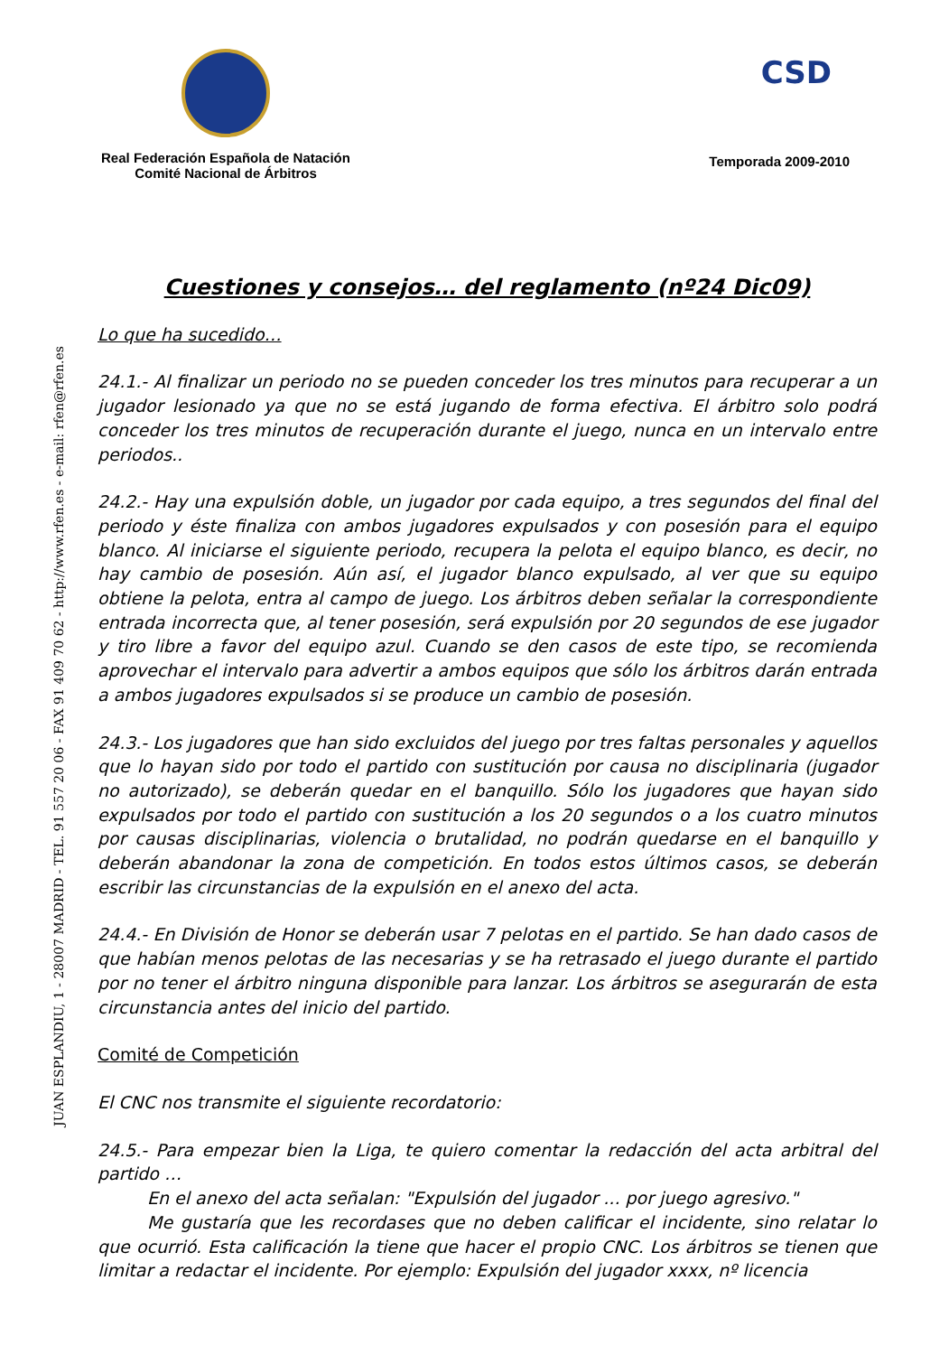Real Federación Española de Natación
Comité Nacional de Árbitros
Temporada 2009-2010
CSD
JUAN ESPLANDIU, 1 - 28007 MADRID - TEL. 91 557 20 06 - FAX 91 409 70 62 - http://www.rfen.es - e-mail: rfen@rfen.es
Cuestiones y consejos… del reglamento (nº24 Dic09)
Lo que ha sucedido…
24.1.- Al finalizar un periodo no se pueden conceder los tres minutos para recuperar a un jugador lesionado ya que no se está jugando de forma efectiva. El árbitro solo podrá conceder los tres minutos de recuperación durante el juego, nunca en un intervalo entre periodos..
24.2.- Hay una expulsión doble, un jugador por cada equipo, a tres segundos del final del periodo y éste finaliza con ambos jugadores expulsados y con posesión para el equipo blanco. Al iniciarse el siguiente periodo, recupera la pelota el equipo blanco, es decir, no hay cambio de posesión. Aún así, el jugador blanco expulsado, al ver que su equipo obtiene la pelota, entra al campo de juego. Los árbitros deben señalar la correspondiente entrada incorrecta que, al tener posesión, será expulsión por 20 segundos de ese jugador y tiro libre a favor del equipo azul. Cuando se den casos de este tipo, se recomienda aprovechar el intervalo para advertir a ambos equipos que sólo los árbitros darán entrada a ambos jugadores expulsados si se produce un cambio de posesión.
24.3.- Los jugadores que han sido excluidos del juego por tres faltas personales y aquellos que lo hayan sido por todo el partido con sustitución por causa no disciplinaria (jugador no autorizado), se deberán quedar en el banquillo. Sólo los jugadores que hayan sido expulsados por todo el partido con sustitución a los 20 segundos o a los cuatro minutos por causas disciplinarias, violencia o brutalidad, no podrán quedarse en el banquillo y deberán abandonar la zona de competición. En todos estos últimos casos, se deberán escribir las circunstancias de la expulsión en el anexo del acta.
24.4.- En División de Honor se deberán usar 7 pelotas en el partido. Se han dado casos de que habían menos pelotas de las necesarias y se ha retrasado el juego durante el partido por no tener el árbitro ninguna disponible para lanzar. Los árbitros se asegurarán de esta circunstancia antes del inicio del partido.
Comité de Competición
El CNC nos transmite el siguiente recordatorio:
24.5.- Para empezar bien la Liga, te quiero comentar la redacción del acta arbitral del partido …
En el anexo del acta señalan: "Expulsión del jugador ... por juego agresivo."
Me gustaría que les recordases que no deben calificar el incidente, sino relatar lo que ocurrió. Esta calificación la tiene que hacer el propio CNC. Los árbitros se tienen que limitar a redactar el incidente. Por ejemplo: Expulsión del jugador xxxx, nº licencia